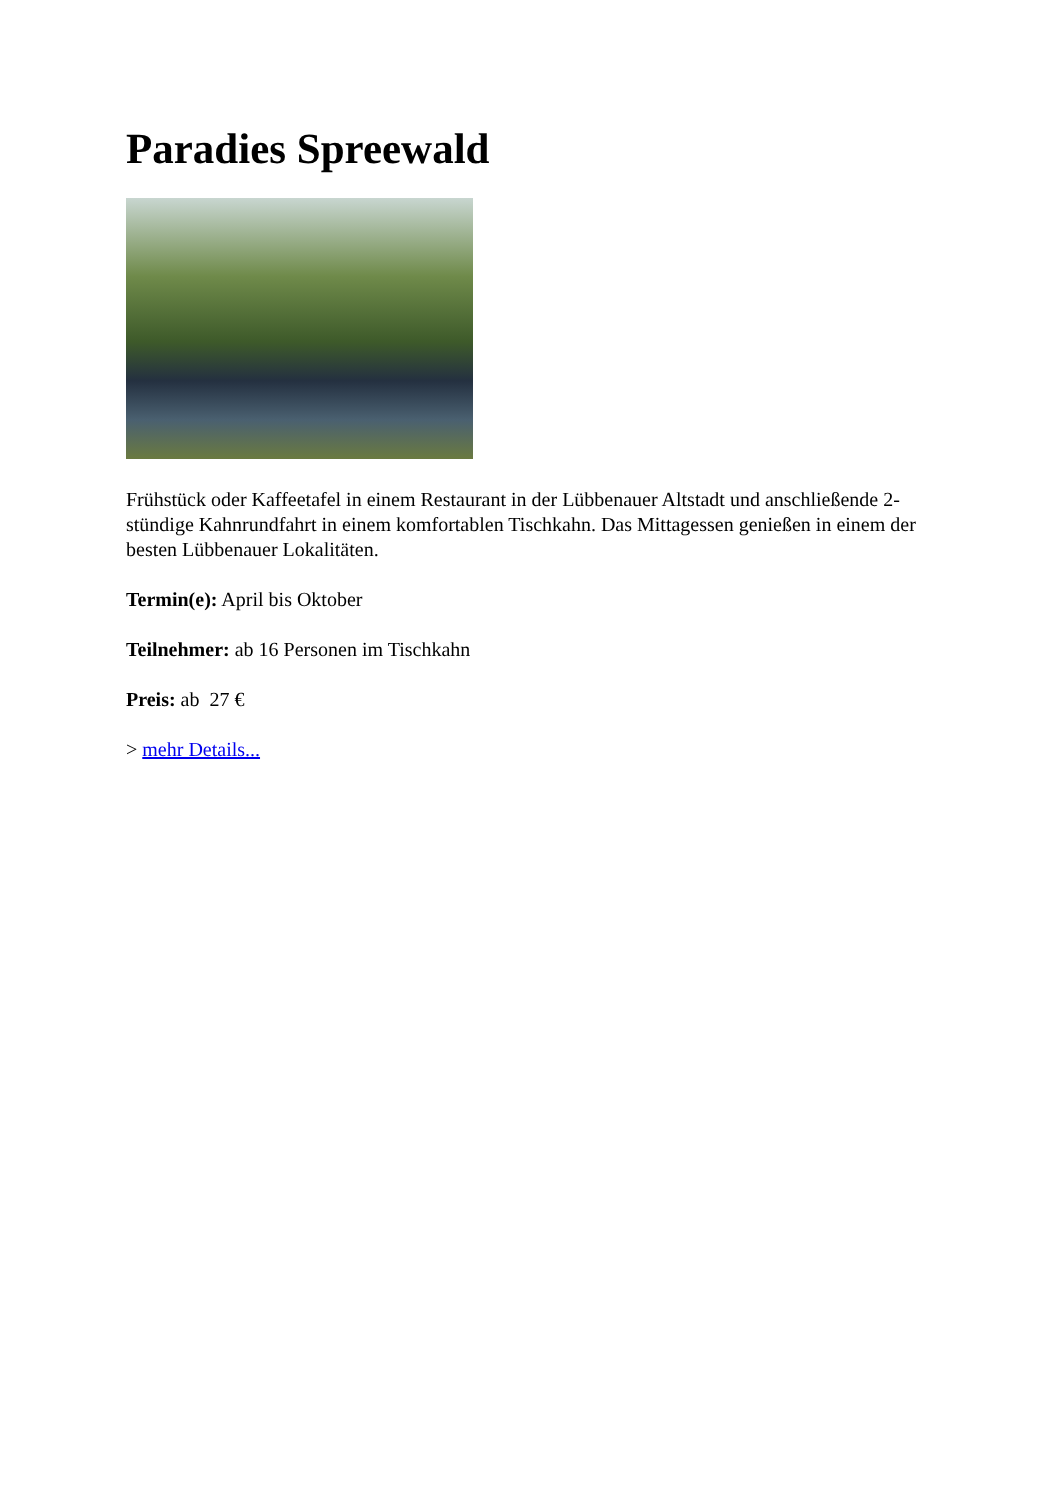Paradies Spreewald
Frühstück oder Kaffeetafel in einem Restaurant in der Lübbenauer Altstadt und anschließende 2-stündige Kahnrundfahrt in einem komfortablen Tischkahn. Das Mittagessen genießen in einem der besten Lübbenauer Lokalitäten.
Termin(e): April bis Oktober
Teilnehmer: ab 16 Personen im Tischkahn
Preis: ab 27 €
> mehr Details...